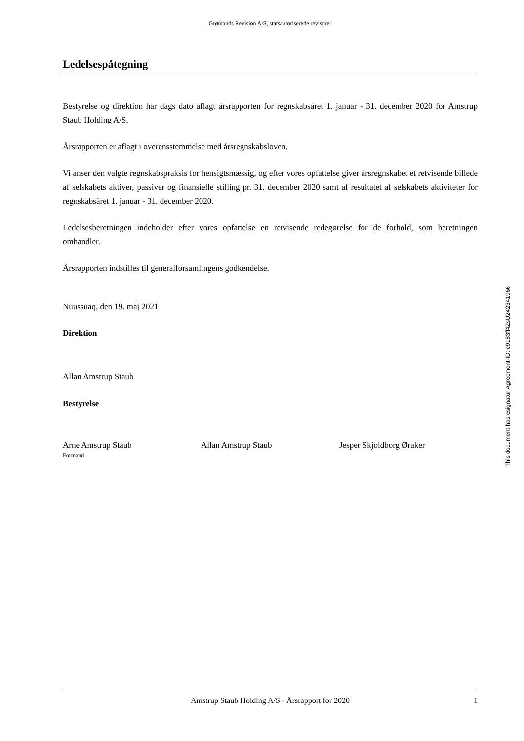Grønlands Revision A/S, statsautoriserede revisorer
Ledelsespåtegning
Bestyrelse og direktion har dags dato aflagt årsrapporten for regnskabsåret 1. januar - 31. december 2020 for Amstrup Staub Holding A/S.
Årsrapporten er aflagt i overensstemmelse med årsregnskabsloven.
Vi anser den valgte regnskabspraksis for hensigtsmæssig, og efter vores opfattelse giver årsregnskabet et retvisende billede af selskabets aktiver, passiver og finansielle stilling pr. 31. december 2020 samt af resultatet af selskabets aktiviteter for regnskabsåret 1. januar - 31. december 2020.
Ledelsesberetningen indeholder efter vores opfattelse en retvisende redegørelse for de forhold, som beretningen omhandler.
Årsrapporten indstilles til generalforsamlingens godkendelse.
Nuussuaq, den 19. maj 2021
Direktion
Allan Amstrup Staub
Bestyrelse
Arne Amstrup Staub
Formand
Allan Amstrup Staub Jesper Skjoldborg Øraker
Amstrup Staub Holding A/S · Årsrapport for 2020 1
This document has esignatur Agreement-ID: c9183ff4ZsU242341966